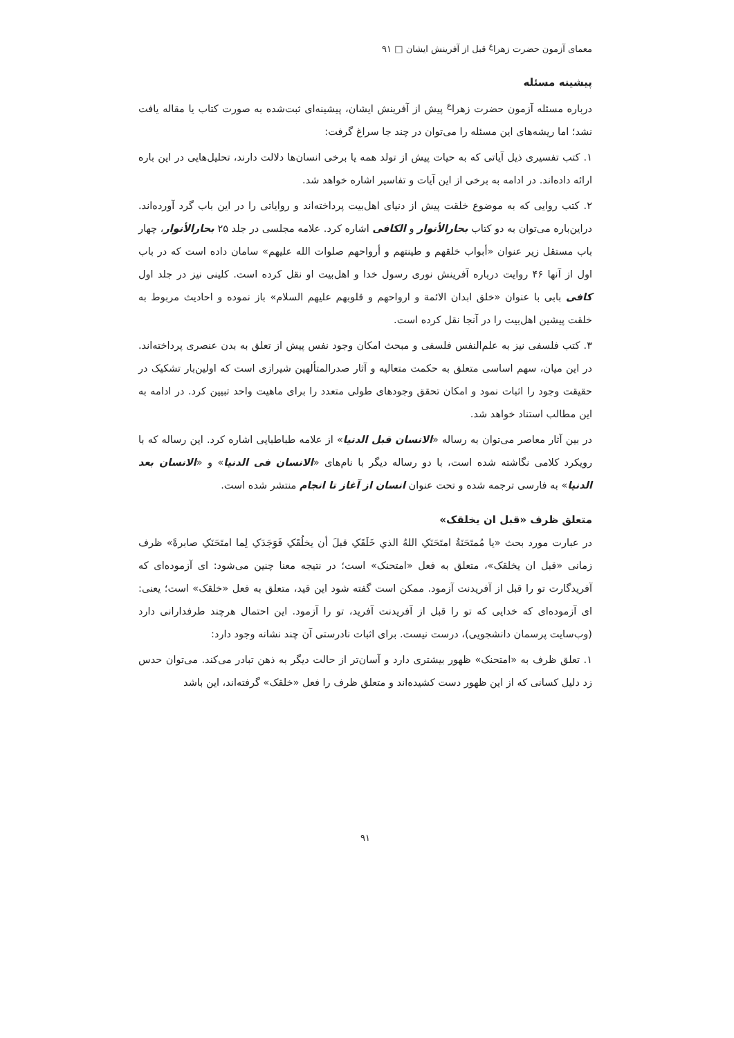معمای آزمون حضرت زهرا<sup>ع</sup> قبل از آفرینش ایشان □ ۹۱
پیشینه مسئله
درباره مسئله آزمون حضرت زهرا<sup>ع</sup> پیش از آفرینش ایشان، پیشینه‌ای ثبت‌شده به صورت کتاب یا مقاله یافت نشد؛ اما ریشه‌های این مسئله را می‌توان در چند جا سراغ گرفت:
۱. کتب تفسیری ذیل آیاتی که به حیات پیش از تولد همه یا برخی انسان‌ها دلالت دارند، تحلیل‌هایی در این باره ارائه داده‌اند. در ادامه به برخی از این آیات و تفاسیر اشاره خواهد شد.
۲. کتب روایی که به موضوع خلقت پیش از دنیای اهل‌بیت پرداخته‌اند و روایاتی را در این باب گرد آورده‌اند. دراین‌باره می‌توان به دو کتاب بحارالأنوار و الکافی اشاره کرد. علامه مجلسی در جلد ۲۵ بحارالأنوار، چهار باب مستقل زیر عنوان «أبواب خلقهم و طینتهم و أرواحهم صلوات الله علیهم» سامان داده است که در باب اول از آنها ۴۶ روایت درباره آفرینش نوری رسول خدا و اهل‌بیت او نقل کرده است. کلینی نیز در جلد اول کافی بابی با عنوان «خلق ابدان الائمة و ارواحهم و قلوبهم علیهم السلام» باز نموده و احادیث مربوط به خلقت پیشین اهل‌بیت را در آنجا نقل کرده است.
۳. کتب فلسفی نیز به علم‌النفس فلسفی و مبحث امکان وجود نفس پیش از تعلق به بدن عنصری پرداخته‌اند. در این میان، سهم اساسی متعلق به حکمت متعالیه و آثار صدرالمتألهین شیرازی است که اولین‌بار تشکیک در حقیقت وجود را اثبات نمود و امکان تحقق وجودهای طولی متعدد را برای ماهیت واحد تبیین کرد. در ادامه به این مطالب استناد خواهد شد.
در بین آثار معاصر می‌توان به رساله «الانسان قبل الدنیا» از علامه طباطبایی اشاره کرد. این رساله که با رویکرد کلامی نگاشته شده است، با دو رساله دیگر با نام‌های «الانسان فی الدنیا» و «الانسان بعد الدنیا» به فارسی ترجمه شده و تحت عنوان انسان از آغاز تا انجام منتشر شده است.
متعلق ظرف «قبل ان یخلقک»
در عبارت مورد بحث «یا مُمتَحَنَةُ امتَحَنَکِ اللهُ الذي خَلَقَکِ قبلَ أن یخلُقَکِ فَوَجَدَکِ لِما امتَحَنَکِ صابرةً» ظرف زمانی «قبل ان یخلقک»، متعلق به فعل «امتحنک» است؛ در نتیجه معنا چنین می‌شود: ای آزموده‌ای که آفریدگارت تو را قبل از آفریدنت آزمود. ممکن است گفته شود این قید، متعلق به فعل «خلقک» است؛ یعنی: ای آزموده‌ای که خدایی که تو را قبل از آفریدنت آفرید، تو را آزمود. این احتمال هرچند طرفدارانی دارد (وب‌سایت پرسمان دانشجویی)، درست نیست. برای اثبات نادرستی آن چند نشانه وجود دارد:
۱. تعلق ظرف به «امتحنک» ظهور بیشتری دارد و آسان‌تر از حالت دیگر به ذهن تبادر می‌کند. می‌توان حدس زد دلیل کسانی که از این ظهور دست کشیده‌اند و متعلق ظرف را فعل «خلقک» گرفته‌اند، این باشد
۹۱